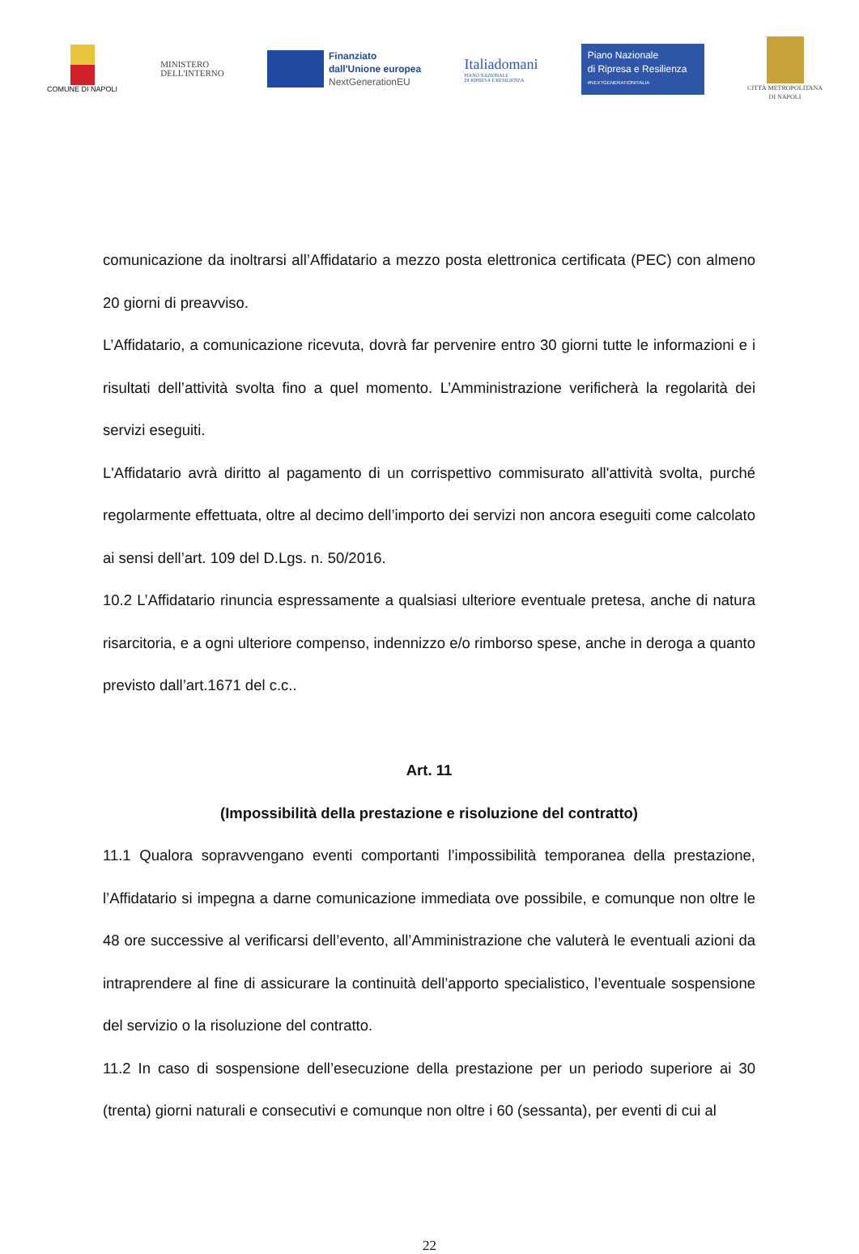COMUNE DI NAPOLI
MINISTERO
DELL'INTERNO
Finanziato
dall'Unione europea
NextGenerationEU
Italiadomani
PIANO NAZIONALE
DI RIPRESA E RESILIENZA
Piano Nazionale
di Ripresa e Resilienza
#NEXTGENERATIONITALIA
CITTÀ METROPOLITANA
DI NAPOLI
comunicazione da inoltrarsi all’Affidatario a mezzo posta elettronica certificata (PEC) con almeno 20 giorni di preavviso.
L’Affidatario, a comunicazione ricevuta, dovrà far pervenire entro 30 giorni tutte le informazioni e i risultati dell’attività svolta fino a quel momento. L’Amministrazione verificherà la regolarità dei servizi eseguiti.
L'Affidatario avrà diritto al pagamento di un corrispettivo commisurato all'attività svolta, purché regolarmente effettuata, oltre al decimo dell’importo dei servizi non ancora eseguiti come calcolato ai sensi dell’art. 109 del D.Lgs. n. 50/2016.
10.2 L’Affidatario rinuncia espressamente a qualsiasi ulteriore eventuale pretesa, anche di natura risarcitoria, e a ogni ulteriore compenso, indennizzo e/o rimborso spese, anche in deroga a quanto previsto dall’art.1671 del c.c..
Art. 11
(Impossibilità della prestazione e risoluzione del contratto)
11.1 Qualora sopravvengano eventi comportanti l’impossibilità temporanea della prestazione, l’Affidatario si impegna a darne comunicazione immediata ove possibile, e comunque non oltre le 48 ore successive al verificarsi dell’evento, all’Amministrazione che valuterà le eventuali azioni da intraprendere al fine di assicurare la continuità dell’apporto specialistico, l’eventuale sospensione del servizio o la risoluzione del contratto.
11.2 In caso di sospensione dell’esecuzione della prestazione per un periodo superiore ai 30 (trenta) giorni naturali e consecutivi e comunque non oltre i 60 (sessanta), per eventi di cui al
22